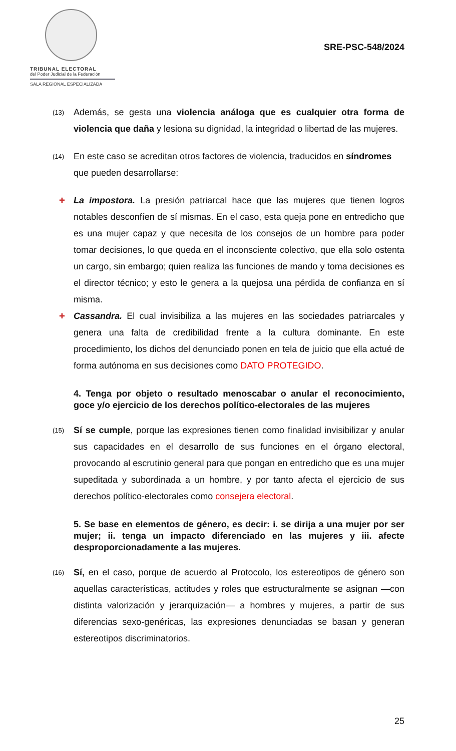TRIBUNAL ELECTORAL
del Poder Judicial de la Federación
SALA REGIONAL ESPECIALIZADA
SRE-PSC-548/2024
(13)
Además, se gesta una violencia análoga que es cualquier otra forma de violencia que daña y lesiona su dignidad, la integridad o libertad de las mujeres.
(14)
En este caso se acreditan otros factores de violencia, traducidos en síndromes que pueden desarrollarse:
✚
La impostora. La presión patriarcal hace que las mujeres que tienen logros notables desconfíen de sí mismas. En el caso, esta queja pone en entredicho que es una mujer capaz y que necesita de los consejos de un hombre para poder tomar decisiones, lo que queda en el inconsciente colectivo, que ella solo ostenta un cargo, sin embargo; quien realiza las funciones de mando y toma decisiones es el director técnico; y esto le genera a la quejosa una pérdida de confianza en sí misma.
✚
Cassandra. El cual invisibiliza a las mujeres en las sociedades patriarcales y genera una falta de credibilidad frente a la cultura dominante. En este procedimiento, los dichos del denunciado ponen en tela de juicio que ella actué de forma autónoma en sus decisiones como DATO PROTEGIDO.
4. Tenga por objeto o resultado menoscabar o anular el reconocimiento, goce y/o ejercicio de los derechos político-electorales de las mujeres
(15)
Sí se cumple, porque las expresiones tienen como finalidad invisibilizar y anular sus capacidades en el desarrollo de sus funciones en el órgano electoral, provocando al escrutinio general para que pongan en entredicho que es una mujer supeditada y subordinada a un hombre, y por tanto afecta el ejercicio de sus derechos político-electorales como consejera electoral.
5. Se base en elementos de género, es decir: i. se dirija a una mujer por ser mujer; ii. tenga un impacto diferenciado en las mujeres y iii. afecte desproporcionadamente a las mujeres.
(16)
Sí, en el caso, porque de acuerdo al Protocolo, los estereotipos de género son aquellas características, actitudes y roles que estructuralmente se asignan —con distinta valorización y jerarquización— a hombres y mujeres, a partir de sus diferencias sexo-genéricas, las expresiones denunciadas se basan y generan estereotipos discriminatorios.
25